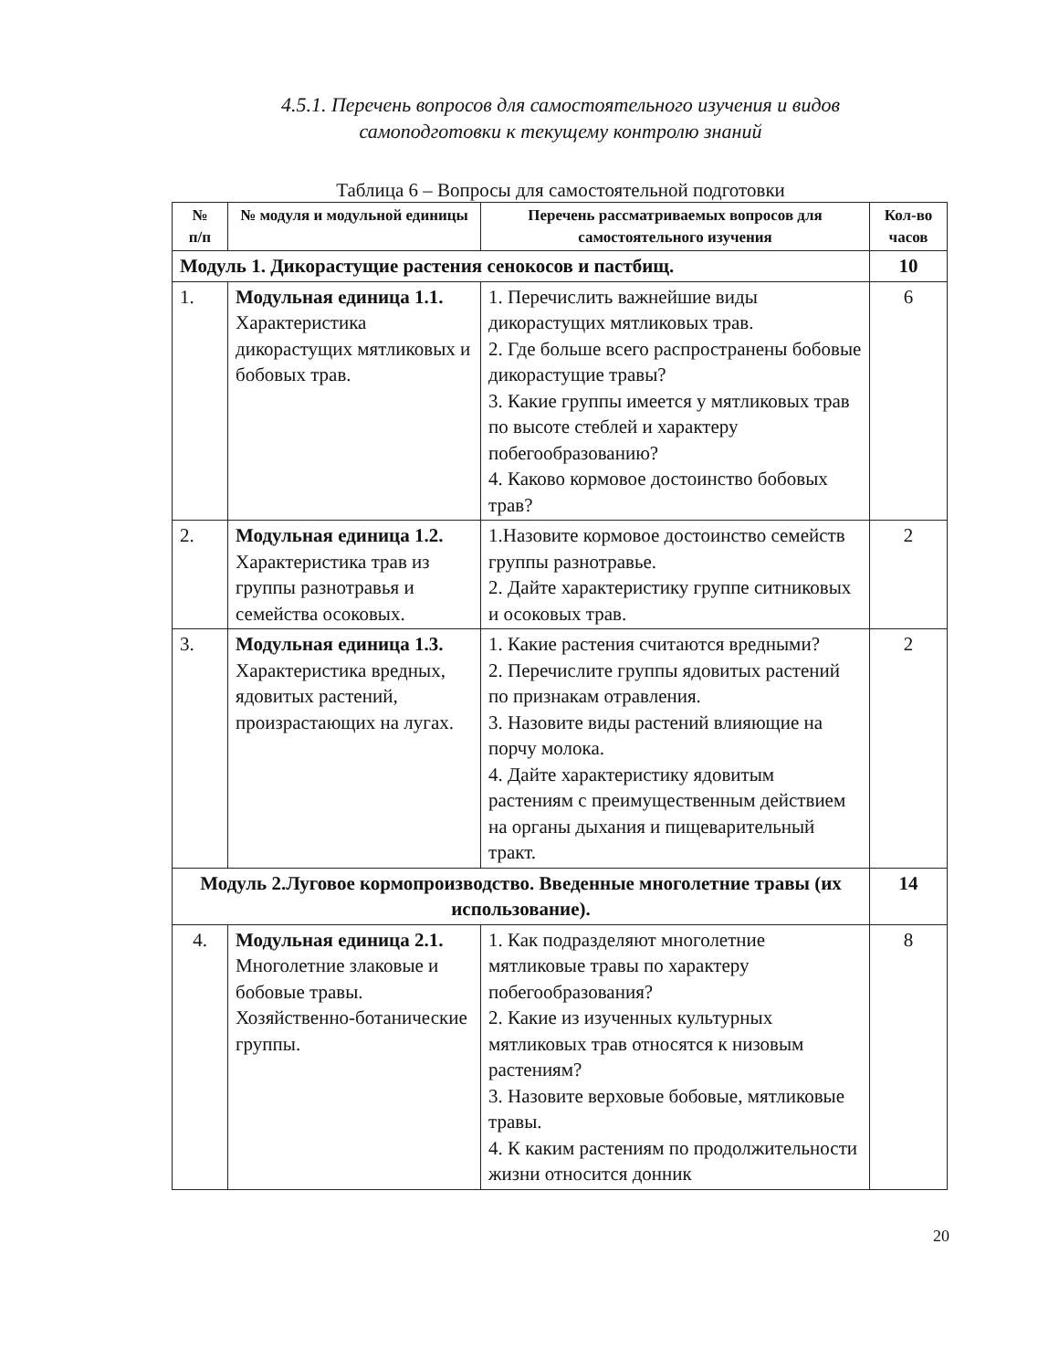4.5.1. Перечень вопросов для самостоятельного изучения и видов
самоподготовки к текущему контролю знаний
Таблица 6 – Вопросы для самостоятельной подготовки
| № п/п | № модуля и модульной единицы | Перечень рассматриваемых вопросов для самостоятельного изучения | Кол-во часов |
| --- | --- | --- | --- |
| Модуль 1. Дикорастущие растения сенокосов и пастбищ. | | | 10 |
| 1. | Модульная единица 1.1. Характеристика дикорастущих мятликовых и бобовых трав. | 1. Перечислить важнейшие виды дикорастущих мятликовых трав. 2. Где больше всего распространены бобовые дикорастущие травы? 3. Какие группы имеется у мятликовых трав по высоте стеблей и характеру побегообразованию? 4. Каково кормовое достоинство бобовых трав? | 6 |
| 2. | Модульная единица 1.2. Характеристика трав из группы разнотравья и семейства осоковых. | 1.Назовите кормовое достоинство семейств группы разнотравье. 2. Дайте характеристику группе ситниковых и осоковых трав. | 2 |
| 3. | Модульная единица 1.3. Характеристика вредных, ядовитых растений, произрастающих на лугах. | 1. Какие растения считаются вредными? 2. Перечислите группы ядовитых растений по признакам отравления. 3. Назовите виды растений влияющие на порчу молока. 4. Дайте характеристику ядовитым растениям с преимущественным действием на органы дыхания и пищеварительный тракт. | 2 |
| Модуль 2.Луговое кормопроизводство. Введенные многолетние травы (их использование). | | | 14 |
| 4. | Модульная единица 2.1. Многолетние злаковые и бобовые травы. Хозяйственно-ботанические группы. | 1. Как подразделяют многолетние мятликовые травы по характеру побегообразования? 2. Какие из изученных культурных мятликовых трав относятся к низовым растениям? 3. Назовите верховые бобовые, мятликовые травы. 4. К каким растениям по продолжительности жизни относится донник | 8 |
20